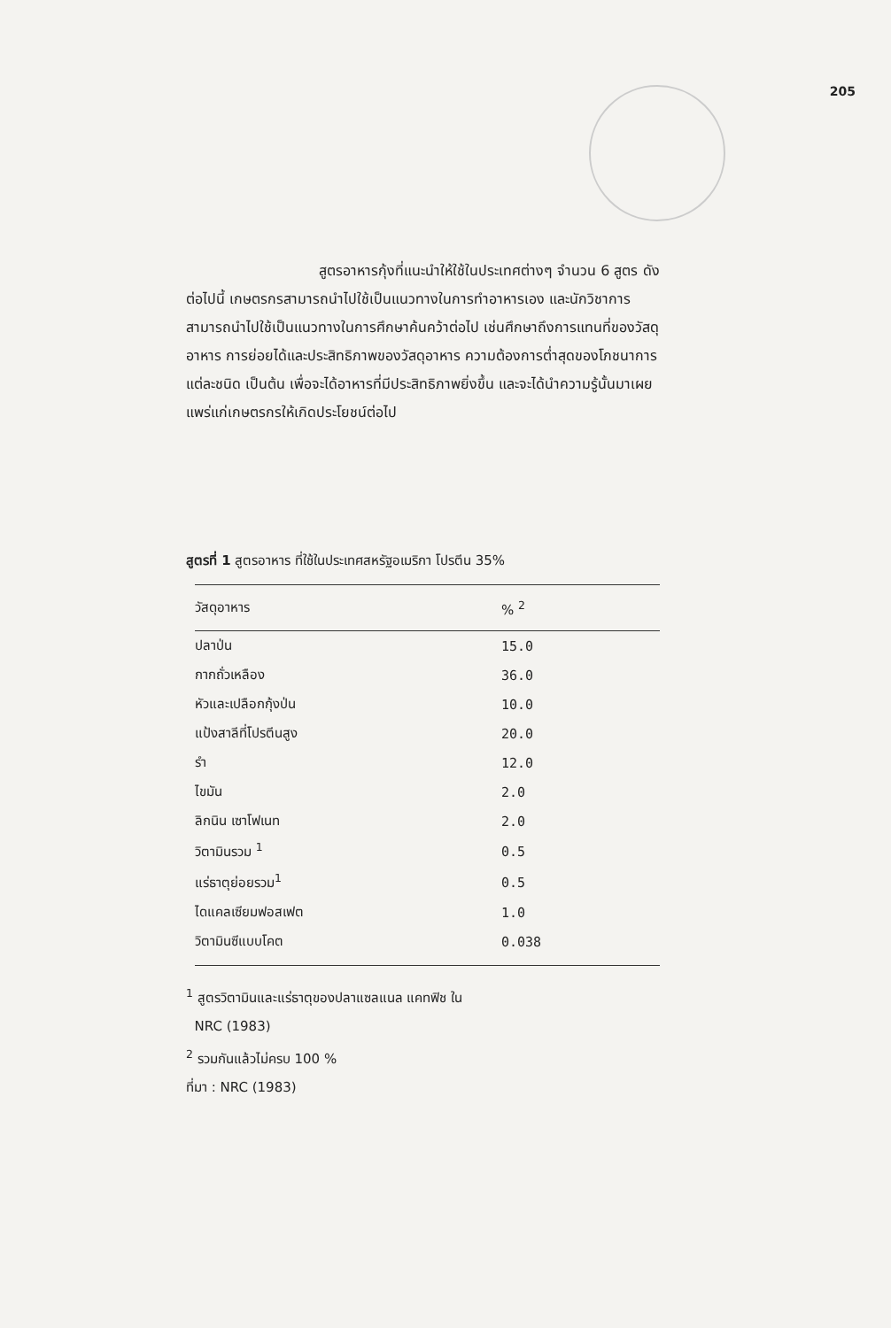205
สูตรอาหารกุ้งที่แนะนำให้ใช้ในประเทศต่างๆ จำนวน 6 สูตร ดังต่อไปนี้ เกษตรกรสามารถนำไปใช้เป็นแนวทางในการทำอาหารเอง และนักวิชาการสามารถนำไปใช้เป็นแนวทางในการศึกษาค้นคว้าต่อไป เช่นศึกษาถึงการแทนที่ของวัสดุอาหาร การย่อยได้และประสิทธิภาพของวัสดุอาหาร ความต้องการต่ำสุดของโภชนาการแต่ละชนิด เป็นต้น เพื่อจะได้อาหารที่มีประสิทธิภาพยิ่งขึ้น และจะได้นำความรู้นั้นมาเผยแพร่แก่เกษตรกรให้เกิดประโยชน์ต่อไป
สูตรที่ 1 สูตรอาหาร ที่ใช้ในประเทศสหรัฐอเมริกา โปรตีน 35%
| วัสดุอาหาร | % <sup>2</sup> |
| --- | --- |
| ปลาป่น | 15.0 |
| กากถั่วเหลือง | 36.0 |
| หัวและเปลือกกุ้งป่น | 10.0 |
| แป้งสาลีที่โปรตีนสูง | 20.0 |
| รำ | 12.0 |
| ไขมัน | 2.0 |
| ลิกนิน เซาโฟเนท | 2.0 |
| วิตามินรวม <sup>1</sup> | 0.5 |
| แร่ธาตุย่อยรวม<sup>1</sup> | 0.5 |
| ไดแคลเซียมฟอสเฟต | 1.0 |
| วิตามินซีแบบโคต | 0.038 |
<sup>1</sup> สูตรวิตามินและแร่ธาตุของปลาแซลแนล แคทฟิช ใน
NRC (1983)
<sup>2</sup> รวมกันแล้วไม่ครบ 100 %
ที่มา : NRC (1983)